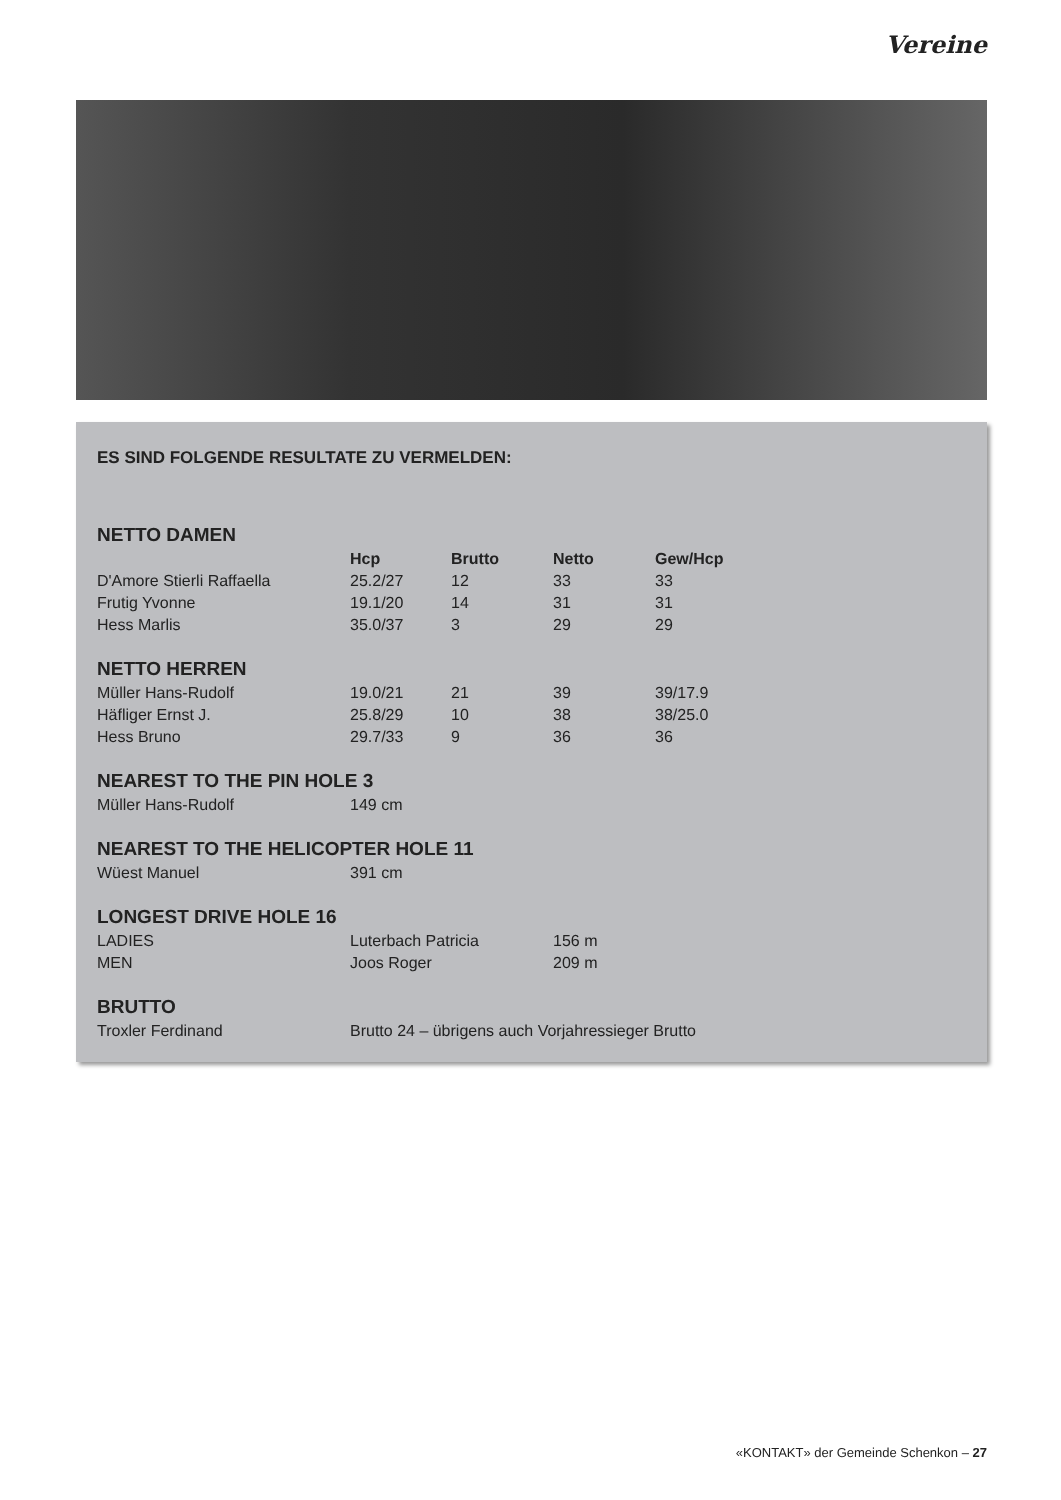Vereine
ES SIND FOLGENDE RESULTATE ZU VERMELDEN:
NETTO DAMEN
| | Hcp | Brutto | Netto | Gew/Hcp |
| --- | --- | --- | --- | --- |
| D'Amore Stierli Raffaella | 25.2/27 | 12 | 33 | 33 |
| Frutig Yvonne | 19.1/20 | 14 | 31 | 31 |
| Hess Marlis | 35.0/37 | 3 | 29 | 29 |
NETTO HERREN
| Müller Hans-Rudolf | 19.0/21 | 21 | 39 | 39/17.9 |
| Häfliger Ernst J. | 25.8/29 | 10 | 38 | 38/25.0 |
| Hess Bruno | 29.7/33 | 9 | 36 | 36 |
NEAREST TO THE PIN HOLE 3
| Müller Hans-Rudolf | 149 cm |
NEAREST TO THE HELICOPTER HOLE 11
| Wüest Manuel | 391 cm |
LONGEST DRIVE HOLE 16
| LADIES | Luterbach Patricia | 156 m |
| MEN | Joos Roger | 209 m |
BRUTTO
| Troxler Ferdinand | Brutto 24 – übrigens auch Vorjahressieger Brutto |
«KONTAKT» der Gemeinde Schenkon – 27